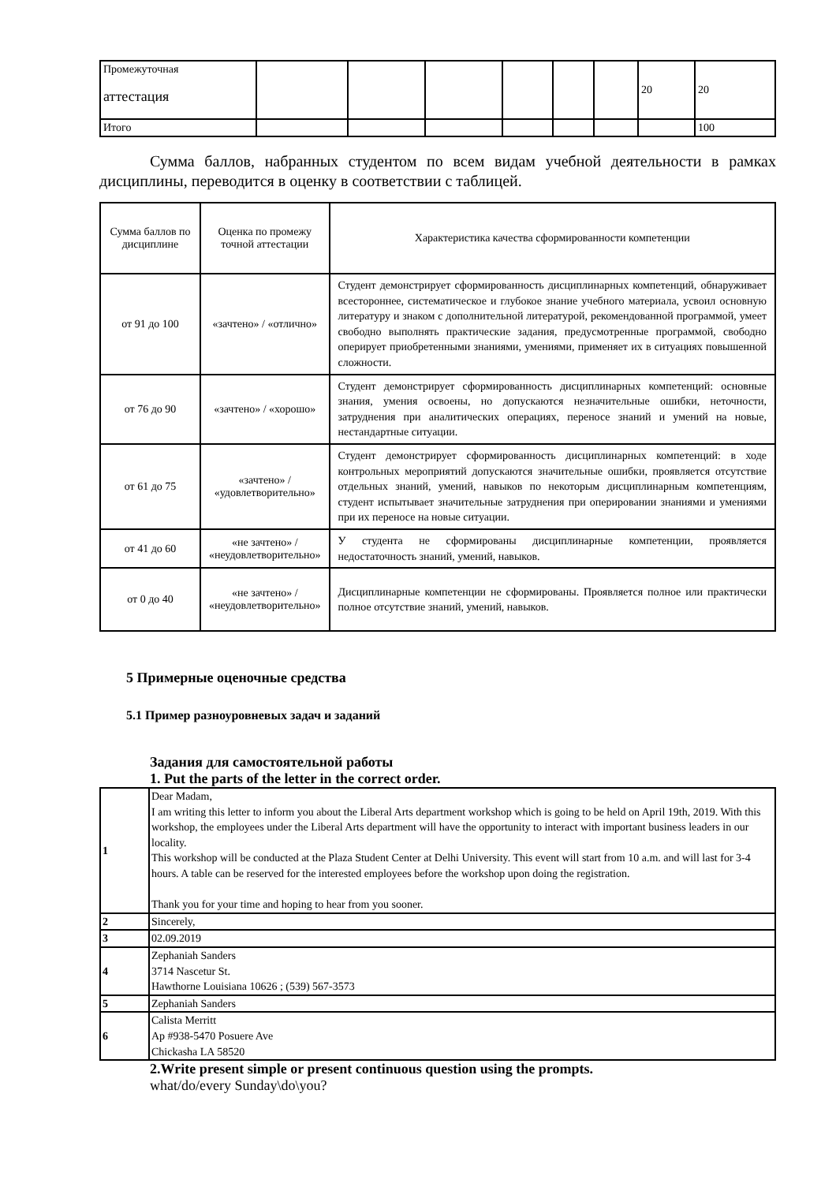| Промежуточная аттестация | | | | | | | 20 | 20 |
| Итого | | | | | | | | 100 |
Сумма баллов, набранных студентом по всем видам учебной деятельности в рамках дисциплины, переводится в оценку в соответствии с таблицей.
| Сумма баллов по дисциплине | Оценка по промежу точной аттестации | Характеристика качества сформированности компетенции |
| --- | --- | --- |
| от 91 до 100 | «зачтено» / «отлично» | Студент демонстрирует сформированность дисциплинарных компетенций, обнаруживает всестороннее, систематическое и глубокое знание учебного материала, усвоил основную литературу и знаком с дополнительной литературой, рекомендованной программой, умеет свободно выполнять практические задания, предусмотренные программой, свободно оперирует приобретенными знаниями, умениями, применяет их в ситуациях повышенной сложности. |
| от 76 до 90 | «зачтено» / «хорошо» | Студент демонстрирует сформированность дисциплинарных компетенций: основные знания, умения освоены, но допускаются незначительные ошибки, неточности, затруднения при аналитических операциях, переносе знаний и умений на новые, нестандартные ситуации. |
| от 61 до 75 | «зачтено» / «удовлетворительно» | Студент демонстрирует сформированность дисциплинарных компетенций: в ходе контрольных мероприятий допускаются значительные ошибки, проявляется отсутствие отдельных знаний, умений, навыков по некоторым дисциплинарным компетенциям, студент испытывает значительные затруднения при оперировании знаниями и умениями при их переносе на новые ситуации. |
| от 41 до 60 | «не зачтено» / «неудовлетворительно» | У студента не сформированы дисциплинарные компетенции, проявляется недостаточность знаний, умений, навыков. |
| от 0 до 40 | «не зачтено» / «неудовлетворительно» | Дисциплинарные компетенции не сформированы. Проявляется полное или практически полное отсутствие знаний, умений, навыков. |
5 Примерные оценочные средства
5.1 Пример разноуровневых задач и заданий
Задания для самостоятельной работы
1. Put the parts of the letter in the correct order.
| 1 | Dear Madam, I am writing this letter to inform you about the Liberal Arts department workshop which is going to be held on April 19th, 2019. With this workshop, the employees under the Liberal Arts department will have the opportunity to interact with important business leaders in our locality. This workshop will be conducted at the Plaza Student Center at Delhi University. This event will start from 10 a.m. and will last for 3-4 hours. A table can be reserved for the interested employees before the workshop upon doing the registration. Thank you for your time and hoping to hear from you sooner. |
| 2 | Sincerely, |
| 3 | 02.09.2019 |
| 4 | Zephaniah Sanders 3714 Nascetur St. Hawthorne Louisiana 10626 ; (539) 567-3573 |
| 5 | Zephaniah Sanders |
| 6 | Calista Merritt Ap #938-5470 Posuere Ave Chickasha LA 58520 |
2.Write present simple or present continuous question using the prompts.
what/do/every Sunday\do\you?